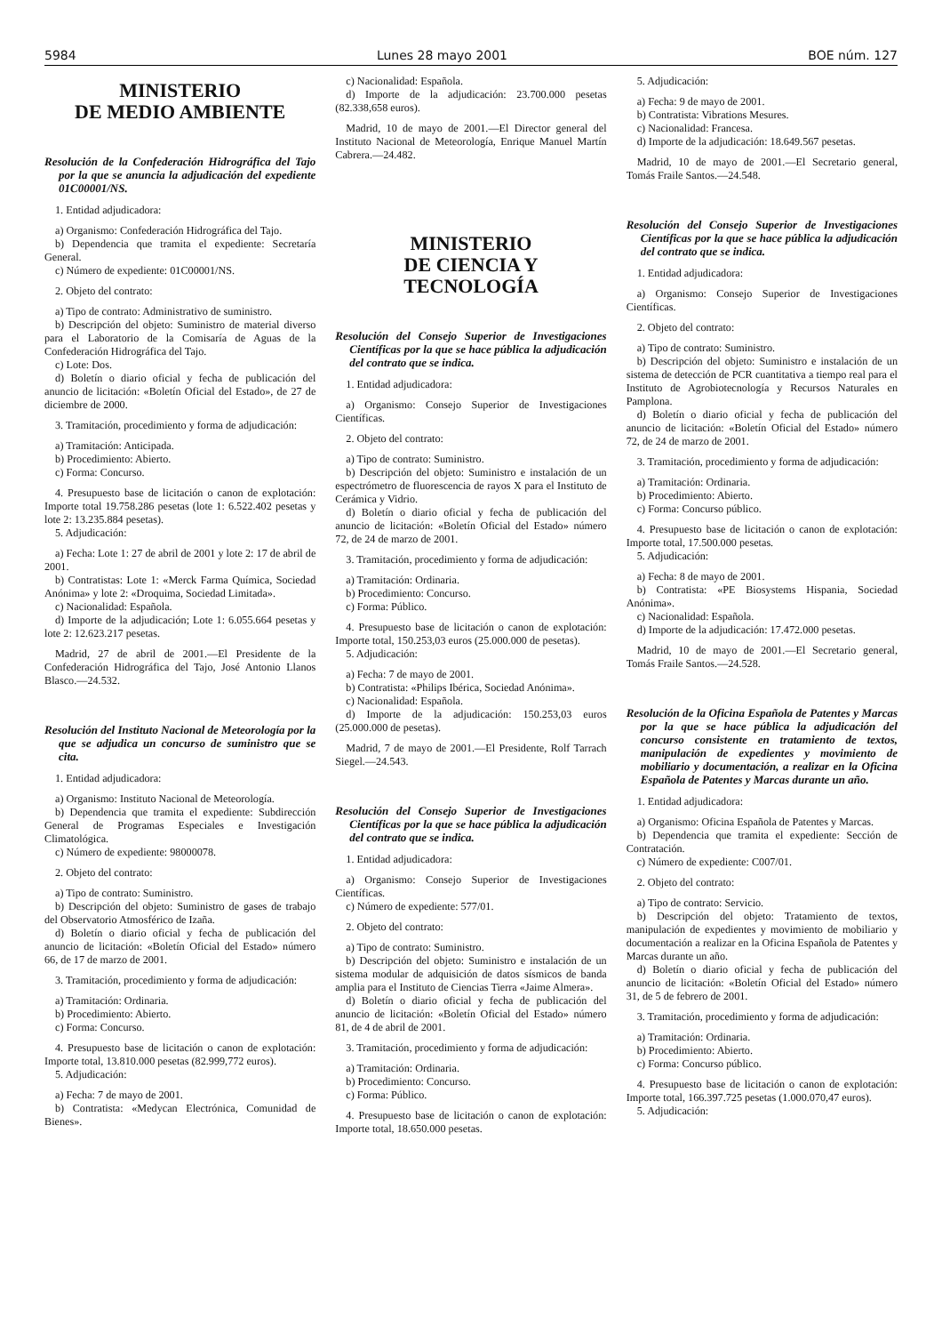5984 Lunes 28 mayo 2001 BOE núm. 127
MINISTERIO
DE MEDIO AMBIENTE
Resolución de la Confederación Hidrográfica del Tajo por la que se anuncia la adjudicación del expediente 01C00001/NS.
1. Entidad adjudicadora:
a) Organismo: Confederación Hidrográfica del Tajo.
b) Dependencia que tramita el expediente: Secretaría General.
c) Número de expediente: 01C00001/NS.
2. Objeto del contrato:
a) Tipo de contrato: Administrativo de suministro.
b) Descripción del objeto: Suministro de material diverso para el Laboratorio de la Comisaría de Aguas de la Confederación Hidrográfica del Tajo.
c) Lote: Dos.
d) Boletín o diario oficial y fecha de publicación del anuncio de licitación: «Boletín Oficial del Estado», de 27 de diciembre de 2000.
3. Tramitación, procedimiento y forma de adjudicación:
a) Tramitación: Anticipada.
b) Procedimiento: Abierto.
c) Forma: Concurso.
4. Presupuesto base de licitación o canon de explotación: Importe total 19.758.286 pesetas (lote 1: 6.522.402 pesetas y lote 2: 13.235.884 pesetas).
5. Adjudicación:
a) Fecha: Lote 1: 27 de abril de 2001 y lote 2: 17 de abril de 2001.
b) Contratistas: Lote 1: «Merck Farma Química, Sociedad Anónima» y lote 2: «Droquima, Sociedad Limitada».
c) Nacionalidad: Española.
d) Importe de la adjudicación; Lote 1: 6.055.664 pesetas y lote 2: 12.623.217 pesetas.
Madrid, 27 de abril de 2001.—El Presidente de la Confederación Hidrográfica del Tajo, José Antonio Llanos Blasco.—24.532.
Resolución del Instituto Nacional de Meteorología por la que se adjudica un concurso de suministro que se cita.
1. Entidad adjudicadora:
a) Organismo: Instituto Nacional de Meteorología.
b) Dependencia que tramita el expediente: Subdirección General de Programas Especiales e Investigación Climatológica.
c) Número de expediente: 98000078.
2. Objeto del contrato:
a) Tipo de contrato: Suministro.
b) Descripción del objeto: Suministro de gases de trabajo del Observatorio Atmosférico de Izaña.
d) Boletín o diario oficial y fecha de publicación del anuncio de licitación: «Boletín Oficial del Estado» número 66, de 17 de marzo de 2001.
3. Tramitación, procedimiento y forma de adjudicación:
a) Tramitación: Ordinaria.
b) Procedimiento: Abierto.
c) Forma: Concurso.
4. Presupuesto base de licitación o canon de explotación: Importe total, 13.810.000 pesetas (82.999,772 euros).
5. Adjudicación:
a) Fecha: 7 de mayo de 2001.
b) Contratista: «Medycan Electrónica, Comunidad de Bienes».
c) Nacionalidad: Española.
d) Importe de la adjudicación: 23.700.000 pesetas (82.338,658 euros).
Madrid, 10 de mayo de 2001.—El Director general del Instituto Nacional de Meteorología, Enrique Manuel Martín Cabrera.—24.482.
MINISTERIO
DE CIENCIA Y TECNOLOGÍA
Resolución del Consejo Superior de Investigaciones Científicas por la que se hace pública la adjudicación del contrato que se indica.
1. Entidad adjudicadora:
a) Organismo: Consejo Superior de Investigaciones Científicas.
2. Objeto del contrato:
a) Tipo de contrato: Suministro.
b) Descripción del objeto: Suministro e instalación de un espectrómetro de fluorescencia de rayos X para el Instituto de Cerámica y Vidrio.
d) Boletín o diario oficial y fecha de publicación del anuncio de licitación: «Boletín Oficial del Estado» número 72, de 24 de marzo de 2001.
3. Tramitación, procedimiento y forma de adjudicación:
a) Tramitación: Ordinaria.
b) Procedimiento: Concurso.
c) Forma: Público.
4. Presupuesto base de licitación o canon de explotación: Importe total, 150.253,03 euros (25.000.000 de pesetas).
5. Adjudicación:
a) Fecha: 7 de mayo de 2001.
b) Contratista: «Philips Ibérica, Sociedad Anónima».
c) Nacionalidad: Española.
d) Importe de la adjudicación: 150.253,03 euros (25.000.000 de pesetas).
Madrid, 7 de mayo de 2001.—El Presidente, Rolf Tarrach Siegel.—24.543.
Resolución del Consejo Superior de Investigaciones Científicas por la que se hace pública la adjudicación del contrato que se indica.
1. Entidad adjudicadora:
a) Organismo: Consejo Superior de Investigaciones Científicas.
c) Número de expediente: 577/01.
2. Objeto del contrato:
a) Tipo de contrato: Suministro.
b) Descripción del objeto: Suministro e instalación de un sistema modular de adquisición de datos sísmicos de banda amplia para el Instituto de Ciencias Tierra «Jaime Almera».
d) Boletín o diario oficial y fecha de publicación del anuncio de licitación: «Boletín Oficial del Estado» número 81, de 4 de abril de 2001.
3. Tramitación, procedimiento y forma de adjudicación:
a) Tramitación: Ordinaria.
b) Procedimiento: Concurso.
c) Forma: Público.
4. Presupuesto base de licitación o canon de explotación: Importe total, 18.650.000 pesetas.
5. Adjudicación:
a) Fecha: 9 de mayo de 2001.
b) Contratista: Vibrations Mesures.
c) Nacionalidad: Francesa.
d) Importe de la adjudicación: 18.649.567 pesetas.
Madrid, 10 de mayo de 2001.—El Secretario general, Tomás Fraile Santos.—24.548.
Resolución del Consejo Superior de Investigaciones Científicas por la que se hace pública la adjudicación del contrato que se indica.
1. Entidad adjudicadora:
a) Organismo: Consejo Superior de Investigaciones Científicas.
2. Objeto del contrato:
a) Tipo de contrato: Suministro.
b) Descripción del objeto: Suministro e instalación de un sistema de detección de PCR cuantitativa a tiempo real para el Instituto de Agrobiotecnología y Recursos Naturales en Pamplona.
d) Boletín o diario oficial y fecha de publicación del anuncio de licitación: «Boletín Oficial del Estado» número 72, de 24 de marzo de 2001.
3. Tramitación, procedimiento y forma de adjudicación:
a) Tramitación: Ordinaria.
b) Procedimiento: Abierto.
c) Forma: Concurso público.
4. Presupuesto base de licitación o canon de explotación: Importe total, 17.500.000 pesetas.
5. Adjudicación:
a) Fecha: 8 de mayo de 2001.
b) Contratista: «PE Biosystems Hispania, Sociedad Anónima».
c) Nacionalidad: Española.
d) Importe de la adjudicación: 17.472.000 pesetas.
Madrid, 10 de mayo de 2001.—El Secretario general, Tomás Fraile Santos.—24.528.
Resolución de la Oficina Española de Patentes y Marcas por la que se hace pública la adjudicación del concurso consistente en tratamiento de textos, manipulación de expedientes y movimiento de mobiliario y documentación, a realizar en la Oficina Española de Patentes y Marcas durante un año.
1. Entidad adjudicadora:
a) Organismo: Oficina Española de Patentes y Marcas.
b) Dependencia que tramita el expediente: Sección de Contratación.
c) Número de expediente: C007/01.
2. Objeto del contrato:
a) Tipo de contrato: Servicio.
b) Descripción del objeto: Tratamiento de textos, manipulación de expedientes y movimiento de mobiliario y documentación a realizar en la Oficina Española de Patentes y Marcas durante un año.
d) Boletín o diario oficial y fecha de publicación del anuncio de licitación: «Boletín Oficial del Estado» número 31, de 5 de febrero de 2001.
3. Tramitación, procedimiento y forma de adjudicación:
a) Tramitación: Ordinaria.
b) Procedimiento: Abierto.
c) Forma: Concurso público.
4. Presupuesto base de licitación o canon de explotación: Importe total, 166.397.725 pesetas (1.000.070,47 euros).
5. Adjudicación: